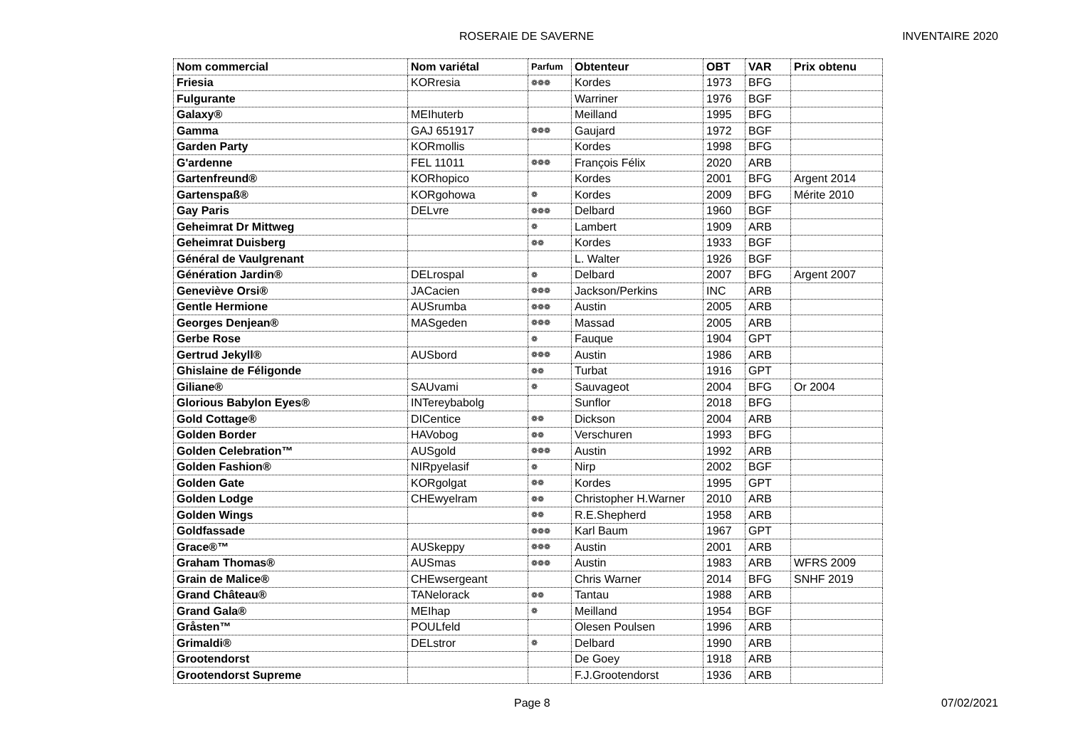ROSERAIE DE SAVERNE INVENTAIRE 2020
| Nom commercial | Nom variétal | Parfum | Obtenteur | OBT | VAR | Prix obtenu |
| --- | --- | --- | --- | --- | --- | --- |
| Friesia | KORresia | ❁❁❁ | Kordes | 1973 | BFG | |
| Fulgurante | | | Warriner | 1976 | BGF | |
| Galaxy® | MEIhuterb | | Meilland | 1995 | BFG | |
| Gamma | GAJ 651917 | ❁❁❁ | Gaujard | 1972 | BGF | |
| Garden Party | KORmollis | | Kordes | 1998 | BFG | |
| G'ardenne | FEL 11011 | ❁❁❁ | François Félix | 2020 | ARB | |
| Gartenfreund® | KORhopico | | Kordes | 2001 | BFG | Argent 2014 |
| Gartenspaß® | KORgohowa | ❁ | Kordes | 2009 | BFG | Mérite 2010 |
| Gay Paris | DELvre | ❁❁❁ | Delbard | 1960 | BGF | |
| Geheimrat Dr Mittweg | | ❁ | Lambert | 1909 | ARB | |
| Geheimrat Duisberg | | ❁❁ | Kordes | 1933 | BGF | |
| Général de Vaulgrenant | | | L. Walter | 1926 | BGF | |
| Génération Jardin® | DELrospal | ❁ | Delbard | 2007 | BFG | Argent 2007 |
| Geneviève Orsi® | JACacien | ❁❁❁ | Jackson/Perkins | INC | ARB | |
| Gentle Hermione | AUSrumba | ❁❁❁ | Austin | 2005 | ARB | |
| Georges Denjean® | MASgeden | ❁❁❁ | Massad | 2005 | ARB | |
| Gerbe Rose | | ❁ | Fauque | 1904 | GPT | |
| Gertrud Jekyll® | AUSbord | ❁❁❁ | Austin | 1986 | ARB | |
| Ghislaine de Féligonde | | ❁❁ | Turbat | 1916 | GPT | |
| Giliane® | SAUvami | ❁ | Sauvageot | 2004 | BFG | Or 2004 |
| Glorious Babylon Eyes® | INTereybabolg | | Sunflor | 2018 | BFG | |
| Gold Cottage® | DICentice | ❁❁ | Dickson | 2004 | ARB | |
| Golden Border | HAVobog | ❁❁ | Verschuren | 1993 | BFG | |
| Golden Celebration™ | AUSgold | ❁❁❁ | Austin | 1992 | ARB | |
| Golden Fashion® | NIRpyelasif | ❁ | Nirp | 2002 | BGF | |
| Golden Gate | KORgolgat | ❁❁ | Kordes | 1995 | GPT | |
| Golden Lodge | CHEwyelram | ❁❁ | Christopher H.Warner | 2010 | ARB | |
| Golden Wings | | ❁❁ | R.E.Shepherd | 1958 | ARB | |
| Goldfassade | | ❁❁❁ | Karl Baum | 1967 | GPT | |
| Grace®™ | AUSkeppy | ❁❁❁ | Austin | 2001 | ARB | |
| Graham Thomas® | AUSmas | ❁❁❁ | Austin | 1983 | ARB | WFRS 2009 |
| Grain de Malice® | CHEwsergeant | | Chris Warner | 2014 | BFG | SNHF 2019 |
| Grand Château® | TANelorack | ❁❁ | Tantau | 1988 | ARB | |
| Grand Gala® | MEIhap | ❁ | Meilland | 1954 | BGF | |
| Gråsten™ | POULfeld | | Olesen Poulsen | 1996 | ARB | |
| Grimaldi® | DELstror | ❁ | Delbard | 1990 | ARB | |
| Grootendorst | | | De Goey | 1918 | ARB | |
| Grootendorst Supreme | | | F.J.Grootendorst | 1936 | ARB | |
Page 8 07/02/2021